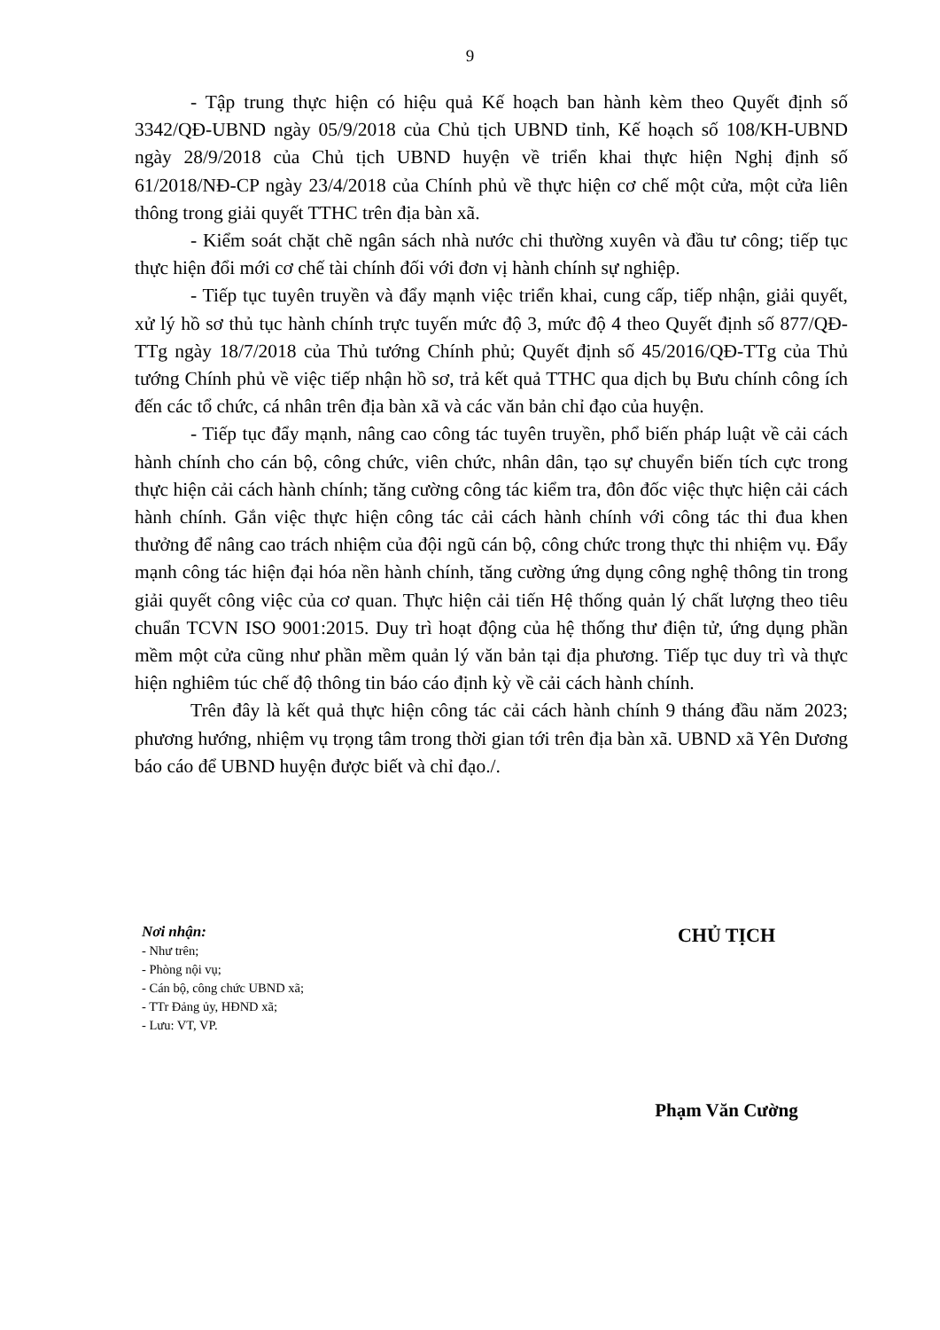9
- Tập trung thực hiện có hiệu quả Kế hoạch ban hành kèm theo Quyết định số 3342/QĐ-UBND ngày 05/9/2018 của Chủ tịch UBND tỉnh, Kế hoạch số 108/KH-UBND ngày 28/9/2018 của Chủ tịch UBND huyện về triển khai thực hiện Nghị định số 61/2018/NĐ-CP ngày 23/4/2018 của Chính phủ về thực hiện cơ chế một cửa, một cửa liên thông trong giải quyết TTHC trên địa bàn xã.
- Kiểm soát chặt chẽ ngân sách nhà nước chi thường xuyên và đầu tư công; tiếp tục thực hiện đổi mới cơ chế tài chính đối với đơn vị hành chính sự nghiệp.
- Tiếp tục tuyên truyền và đẩy mạnh việc triển khai, cung cấp, tiếp nhận, giải quyết, xử lý hồ sơ thủ tục hành chính trực tuyến mức độ 3, mức độ 4 theo Quyết định số 877/QĐ-TTg ngày 18/7/2018 của Thủ tướng Chính phủ; Quyết định số 45/2016/QĐ-TTg của Thủ tướng Chính phủ về việc tiếp nhận hồ sơ, trả kết quả TTHC qua dịch bụ Bưu chính công ích đến các tổ chức, cá nhân trên địa bàn xã và các văn bản chỉ đạo của huyện.
- Tiếp tục đẩy mạnh, nâng cao công tác tuyên truyền, phổ biến pháp luật về cải cách hành chính cho cán bộ, công chức, viên chức, nhân dân, tạo sự chuyển biến tích cực trong thực hiện cải cách hành chính; tăng cường công tác kiểm tra, đôn đốc việc thực hiện cải cách hành chính. Gắn việc thực hiện công tác cải cách hành chính với công tác thi đua khen thưởng để nâng cao trách nhiệm của đội ngũ cán bộ, công chức trong thực thi nhiệm vụ. Đẩy mạnh công tác hiện đại hóa nền hành chính, tăng cường ứng dụng công nghệ thông tin trong giải quyết công việc của cơ quan. Thực hiện cải tiến Hệ thống quản lý chất lượng theo tiêu chuẩn TCVN ISO 9001:2015. Duy trì hoạt động của hệ thống thư điện tử, ứng dụng phần mềm một cửa cũng như phần mềm quản lý văn bản tại địa phương. Tiếp tục duy trì và thực hiện nghiêm túc chế độ thông tin báo cáo định kỳ về cải cách hành chính.
Trên đây là kết quả thực hiện công tác cải cách hành chính 9 tháng đầu năm 2023; phương hướng, nhiệm vụ trọng tâm trong thời gian tới trên địa bàn xã. UBND xã Yên Dương báo cáo để UBND huyện được biết và chỉ đạo./.
Nơi nhận:
- Như trên;
- Phòng nội vụ;
- Cán bộ, công chức UBND xã;
- TTr Đảng ủy, HĐND xã;
- Lưu: VT, VP.
CHỦ TỊCH
Phạm Văn Cường